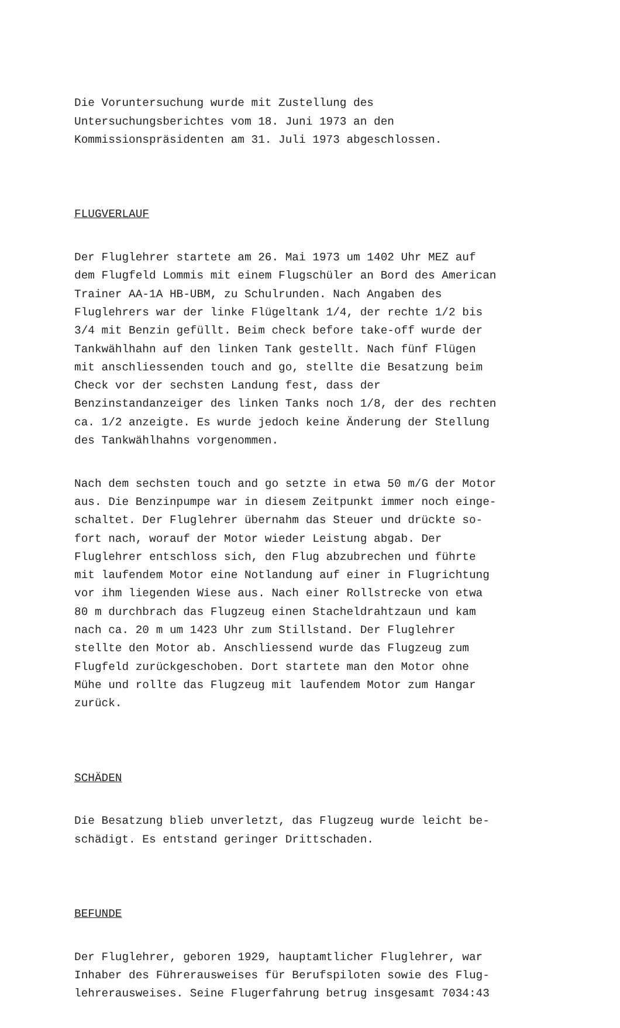Die Voruntersuchung wurde mit Zustellung des Untersuchungsberichtes vom 18. Juni 1973 an den Kommissionspräsidenten am 31. Juli 1973 abgeschlossen.
FLUGVERLAUF
Der Fluglehrer startete am 26. Mai 1973 um 1402 Uhr MEZ auf dem Flugfeld Lommis mit einem Flugschüler an Bord des American Trainer AA-1A HB-UBM, zu Schulrunden. Nach Angaben des Fluglehrers war der linke Flügeltank 1/4, der rechte 1/2 bis 3/4 mit Benzin gefüllt. Beim check before take-off wurde der Tankwählhahn auf den linken Tank gestellt. Nach fünf Flügen mit anschliessenden touch and go, stellte die Besatzung beim Check vor der sechsten Landung fest, dass der Benzinstandanzeiger des linken Tanks noch 1/8, der des rechten ca. 1/2 anzeigte. Es wurde jedoch keine Änderung der Stellung des Tankwählhahns vorgenommen.
Nach dem sechsten touch and go setzte in etwa 50 m/G der Motor aus. Die Benzinpumpe war in diesem Zeitpunkt immer noch einge- schaltet. Der Fluglehrer übernahm das Steuer und drückte so- fort nach, worauf der Motor wieder Leistung abgab. Der Fluglehrer entschloss sich, den Flug abzubrechen und führte mit laufendem Motor eine Notlandung auf einer in Flugrichtung vor ihm liegenden Wiese aus. Nach einer Rollstrecke von etwa 80 m durchbrach das Flugzeug einen Stacheldrahtzaun und kam nach ca. 20 m um 1423 Uhr zum Stillstand. Der Fluglehrer stellte den Motor ab. Anschliessend wurde das Flugzeug zum Flugfeld zurückgeschoben. Dort startete man den Motor ohne Mühe und rollte das Flugzeug mit laufendem Motor zum Hangar zurück.
SCHÄDEN
Die Besatzung blieb unverletzt, das Flugzeug wurde leicht be- schädigt. Es entstand geringer Drittschaden.
BEFUNDE
Der Fluglehrer, geboren 1929, hauptamtlicher Fluglehrer, war Inhaber des Führerausweises für Berufspiloten sowie des Flug- lehrerausweises. Seine Flugerfahrung betrug insgesamt 7034:43